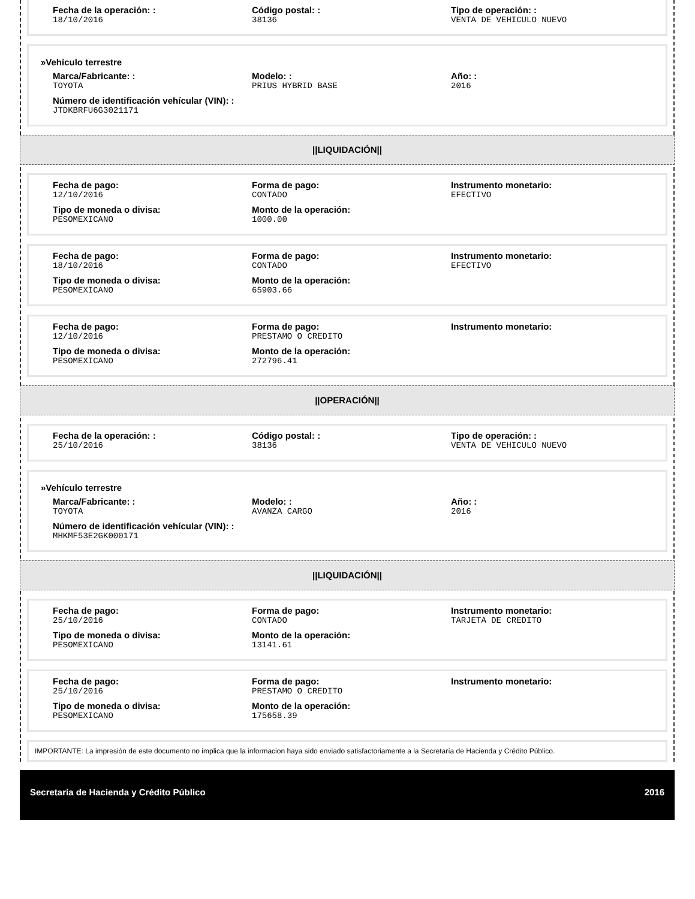Fecha de la operación: :
18/10/2016
Código postal: :
38136
Tipo de operación: :
VENTA DE VEHICULO NUEVO
»Vehículo terrestre
Marca/Fabricante: :
TOYOTA
Modelo: :
PRIUS HYBRID BASE
Año: :
2016
Número de identificación vehícular (VIN): :
JTDKBRFU6G3021171
||LIQUIDACIÓN||
Fecha de pago:
12/10/2016
Forma de pago:
CONTADO
Instrumento monetario:
EFECTIVO
Tipo de moneda o divisa:
PESOMEXICANO
Monto de la operación:
1000.00
Fecha de pago:
18/10/2016
Forma de pago:
CONTADO
Instrumento monetario:
EFECTIVO
Tipo de moneda o divisa:
PESOMEXICANO
Monto de la operación:
65903.66
Fecha de pago:
12/10/2016
Forma de pago:
PRESTAMO O CREDITO
Instrumento monetario:
Tipo de moneda o divisa:
PESOMEXICANO
Monto de la operación:
272796.41
||OPERACIÓN||
Fecha de la operación: :
25/10/2016
Código postal: :
38136
Tipo de operación: :
VENTA DE VEHICULO NUEVO
»Vehículo terrestre
Marca/Fabricante: :
TOYOTA
Modelo: :
AVANZA CARGO
Año: :
2016
Número de identificación vehícular (VIN): :
MHKMF53E2GK000171
||LIQUIDACIÓN||
Fecha de pago:
25/10/2016
Forma de pago:
CONTADO
Instrumento monetario:
TARJETA DE CREDITO
Tipo de moneda o divisa:
PESOMEXICANO
Monto de la operación:
13141.61
Fecha de pago:
25/10/2016
Forma de pago:
PRESTAMO O CREDITO
Instrumento monetario:
Tipo de moneda o divisa:
PESOMEXICANO
Monto de la operación:
175658.39
IMPORTANTE: La impresión de este documento no implica que la informacion haya sido enviado satisfactoriamente a la Secretaría de Hacienda y Crédito Público.
Secretaría de Hacienda y Crédito Público 2016